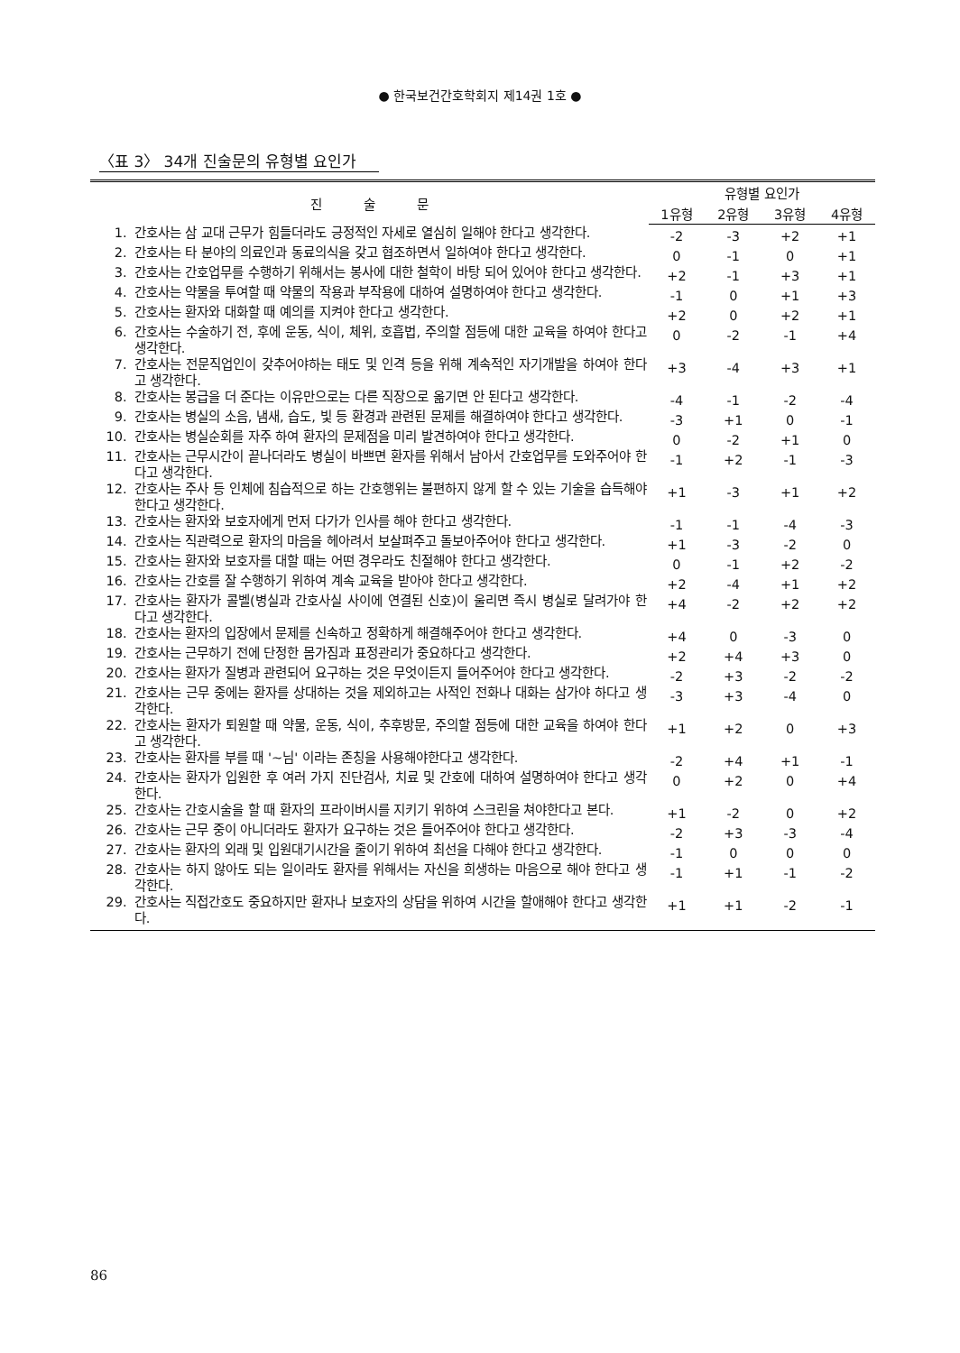● 한국보건간호학회지 제14권 1호 ●
〈표 3〉 34개 진술문의 유형별 요인가
| 진 술 문 | | 유형별 요인가 | | | |
| --- | --- | --- | --- | --- | --- |
| | | 1유형 | 2유형 | 3유형 | 4유형 |
| 1. | 간호사는 삼 교대 근무가 힘들더라도 긍정적인 자세로 열심히 일해야 한다고 생각한다. | -2 | -3 | +2 | +1 |
| 2. | 간호사는 타 분야의 의료인과 동료의식을 갖고 협조하면서 일하여야 한다고 생각한다. | 0 | -1 | 0 | +1 |
| 3. | 간호사는 간호업무를 수행하기 위해서는 봉사에 대한 철학이 바탕 되어 있어야 한다고 생각한다. | +2 | -1 | +3 | +1 |
| 4. | 간호사는 약물을 투여할 때 약물의 작용과 부작용에 대하여 설명하여야 한다고 생각한다. | -1 | 0 | +1 | +3 |
| 5. | 간호사는 환자와 대화할 때 예의를 지켜야 한다고 생각한다. | +2 | 0 | +2 | +1 |
| 6. | 간호사는 수술하기 전, 후에 운동, 식이, 체위, 호흡법, 주의할 점등에 대한 교육을 하여야 한다고 생각한다. | 0 | -2 | -1 | +4 |
| 7. | 간호사는 전문직업인이 갖추어야하는 태도 및 인격 등을 위해 계속적인 자기개발을 하여야 한다고 생각한다. | +3 | -4 | +3 | +1 |
| 8. | 간호사는 봉급을 더 준다는 이유만으로는 다른 직장으로 옮기면 안 된다고 생각한다. | -4 | -1 | -2 | -4 |
| 9. | 간호사는 병실의 소음, 냄새, 습도, 빛 등 환경과 관련된 문제를 해결하여야 한다고 생각한다. | -3 | +1 | 0 | -1 |
| 10. | 간호사는 병실순회를 자주 하여 환자의 문제점을 미리 발견하여야 한다고 생각한다. | 0 | -2 | +1 | 0 |
| 11. | 간호사는 근무시간이 끝나더라도 병실이 바쁘면 환자를 위해서 남아서 간호업무를 도와주어야 한다고 생각한다. | -1 | +2 | -1 | -3 |
| 12. | 간호사는 주사 등 인체에 침습적으로 하는 간호행위는 불편하지 않게 할 수 있는 기술을 습득해야 한다고 생각한다. | +1 | -3 | +1 | +2 |
| 13. | 간호사는 환자와 보호자에게 먼저 다가가 인사를 해야 한다고 생각한다. | -1 | -1 | -4 | -3 |
| 14. | 간호사는 직관력으로 환자의 마음을 헤아려서 보살펴주고 돌보아주어야 한다고 생각한다. | +1 | -3 | -2 | 0 |
| 15. | 간호사는 환자와 보호자를 대할 때는 어떤 경우라도 친절해야 한다고 생각한다. | 0 | -1 | +2 | -2 |
| 16. | 간호사는 간호를 잘 수행하기 위하여 계속 교육을 받아야 한다고 생각한다. | +2 | -4 | +1 | +2 |
| 17. | 간호사는 환자가 콜벨(병실과 간호사실 사이에 연결된 신호)이 울리면 즉시 병실로 달려가야 한다고 생각한다. | +4 | -2 | +2 | +2 |
| 18. | 간호사는 환자의 입장에서 문제를 신속하고 정확하게 해결해주어야 한다고 생각한다. | +4 | 0 | -3 | 0 |
| 19. | 간호사는 근무하기 전에 단정한 몸가짐과 표정관리가 중요하다고 생각한다. | +2 | +4 | +3 | 0 |
| 20. | 간호사는 환자가 질병과 관련되어 요구하는 것은 무엇이든지 들어주어야 한다고 생각한다. | -2 | +3 | -2 | -2 |
| 21. | 간호사는 근무 중에는 환자를 상대하는 것을 제외하고는 사적인 전화나 대화는 삼가야 하다고 생각한다. | -3 | +3 | -4 | 0 |
| 22. | 간호사는 환자가 퇴원할 때 약물, 운동, 식이, 추후방문, 주의할 점등에 대한 교육을 하여야 한다고 생각한다. | +1 | +2 | 0 | +3 |
| 23. | 간호사는 환자를 부를 때 '~님' 이라는 존칭을 사용해야한다고 생각한다. | -2 | +4 | +1 | -1 |
| 24. | 간호사는 환자가 입원한 후 여러 가지 진단검사, 치료 및 간호에 대하여 설명하여야 한다고 생각한다. | 0 | +2 | 0 | +4 |
| 25. | 간호사는 간호시술을 할 때 환자의 프라이버시를 지키기 위하여 스크린을 쳐야한다고 본다. | +1 | -2 | 0 | +2 |
| 26. | 간호사는 근무 중이 아니더라도 환자가 요구하는 것은 들어주어야 한다고 생각한다. | -2 | +3 | -3 | -4 |
| 27. | 간호사는 환자의 외래 및 입원대기시간을 줄이기 위하여 최선을 다해야 한다고 생각한다. | -1 | 0 | 0 | 0 |
| 28. | 간호사는 하지 않아도 되는 일이라도 환자를 위해서는 자신을 희생하는 마음으로 해야 한다고 생각한다. | -1 | +1 | -1 | -2 |
| 29. | 간호사는 직접간호도 중요하지만 환자나 보호자의 상담을 위하여 시간을 할애해야 한다고 생각한다. | +1 | +1 | -2 | -1 |
86